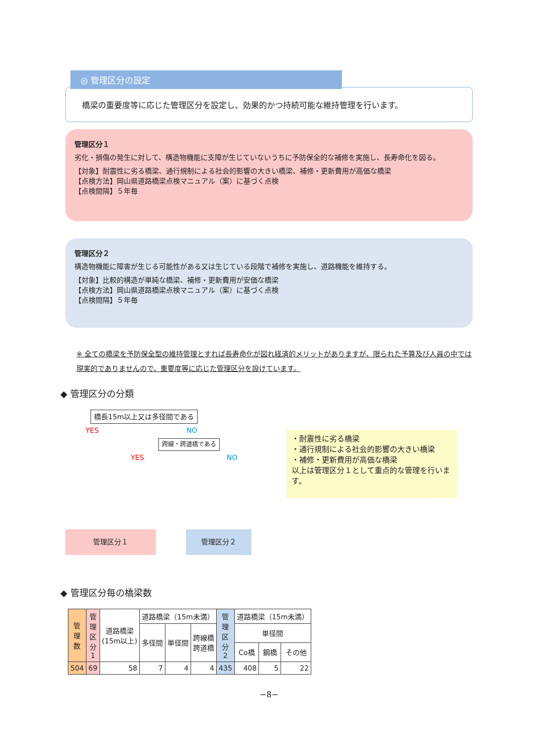◎ 管理区分の設定
橋梁の重要度等に応じた管理区分を設定し、効果的かつ持続可能な維持管理を行います。
管理区分１
劣化・損傷の発生に対して、構造物機能に支障が生じていないうちに予防保全的な補修を実施し、長寿命化を図る。
【対象】耐震性に劣る橋梁、通行規制による社会的影響の大きい橋梁、補修・更新費用が高価な橋梁
【点検方法】岡山県道路橋梁点検マニュアル（案）に基づく点検
【点検間隔】５年毎
管理区分２
構造物機能に障害が生じる可能性がある又は生じている段階で補修を実施し、道路機能を維持する。
【対象】比較的構造が単純な橋梁、補修・更新費用が安価な橋梁
【点検方法】岡山県道路橋梁点検マニュアル（案）に基づく点検
【点検間隔】５年毎
※ 全ての橋梁を予防保全型の維持管理とすれば長寿命化が図れ経済的メリットがありますが、限られた予算及び人員の中では現実的でありませんので、重要度等に応じた管理区分を設けています。
◆ 管理区分の分類
橋長15m以上又は多径間である
YES NO
跨線・跨道橋である
YES NO
管理区分１ 管理区分２
・耐震性に劣る橋梁
・通行規制による社会的影響の大きい橋梁
・補修・更新費用が高価な橋梁
以上は管理区分１として重点的な管理を行います。
◆ 管理区分毎の橋梁数
| 管 理 数 | 管 理 区 分 1 | 道路橋梁 (15m以上) | 道路橋梁（15m未満） | | | 管 理 区 分 2 | 道路橋梁（15m未満） | | |
| --- | --- | --- | --- | --- | --- | --- | --- | --- | --- |
| | | | 多径間 | 単径間 | 跨線橋 跨道橋 | | 単径間 | | |
| | | | | | | | Co橋 | 鋼橋 | その他 |
| 504 | 69 | 58 | 7 | 4 | 4 | 435 | 408 | 5 | 22 |
−8−